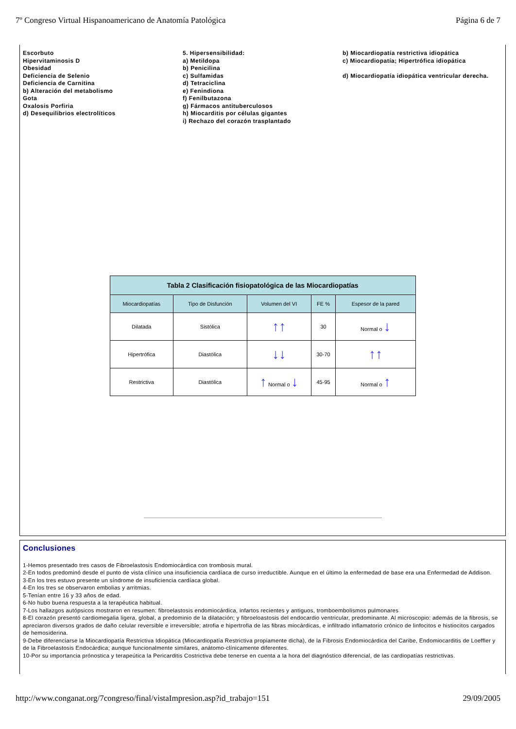7º Congreso Virtual Hispanoamericano de Anatomía Patológica Página 6 de 7
Escorbuto
Hipervitaminosis D
Obesidad
Deficiencia de Selenio
Deficiencia de Carnitina
b) Alteración del metabolismo
Gota
Oxalosis Porfiria
d) Desequilibrios electrolíticos
5. Hipersensibilidad:
a) Metildopa
b) Penicilina
c) Sulfamidas
d) Tetraciclina
e) Fenindiona
f) Fenilbutazona
g) Fármacos antituberculosos
h) Miocarditis por células gigantes
i) Rechazo del corazón trasplantado
b) Miocardiopatía restrictiva idiopática
c) Miocardiopatía; Hipertrófica idiopática
d) Miocardiopatía idiopática ventricular derecha.
| Tabla 2 Clasificación fisiopatológica de las Miocardiopatías | | | | |
| --- | --- | --- | --- | --- |
| Miocardiopatías | Tipo de Disfunción | Volumen del VI | FE % | Espesor de la pared |
| Dilatada | Sistólica | ↑↑ | 30 | Normal o ↓ |
| Hipertrófica | Diastólica | ↓↓ | 30-70 | ↑↑ |
| Restrictiva | Diastólica | ↑ Normal o ↓ | 45-95 | Normal o ↑ |
Conclusiones
1-Hemos presentado tres casos de Fibroelastosis Endomiocárdica con trombosis mural.
2-En todos predominó desde el punto de vista clínico una insuficiencia cardíaca de curso irreductible. Aunque en el último la enfermedad de base era una Enfermedad de Addison.
3-En los tres estuvo presente un síndrome de insuficiencia cardíaca global.
4-En los tres se observaron embolias y arritmias.
5-Tenían entre 16 y 33 años de edad.
6-No hubo buena respuesta a la terapéutica habitual.
7-Los hallazgos autópsicos mostraron en resumen: fibroelastosis endomiocárdica, infartos recientes y antiguos, tromboembolismos pulmonares
8-El corazón presentó cardiomegalia ligera, global, a predominio de la dilatación; y fibroeloastosis del endocardio ventricular, predominante. Al microscopio: además de la fibrosis, se apreciaron diversos grados de daño celular reversible e irreversible; atrofia e hipertrofia de las fibras miocárdicas, e infiltrado inflamatorio crónico de linfocitos e histiocitos cargados de hemosiderina.
9-Debe diferenciarse la Miocardiopatía Restrictiva Idiopática (Miocardiopatía Restrictiva propiamente dicha), de la Fibrosis Endomiocárdica del Caribe, Endomiocarditis de Loeffler y de la Fibroelastosis Endocárdica; aunque funcionalmente similares, anátomo-clínicamente diferentes.
10-Por su importancia prónostica y terapeútica la Pericarditis Costrictiva debe tenerse en cuenta a la hora del diagnóstico diferencial, de las cardiopatías restrictivas.
http://www.conganat.org/7congreso/final/vistaImpresion.asp?id_trabajo=151 29/09/2005